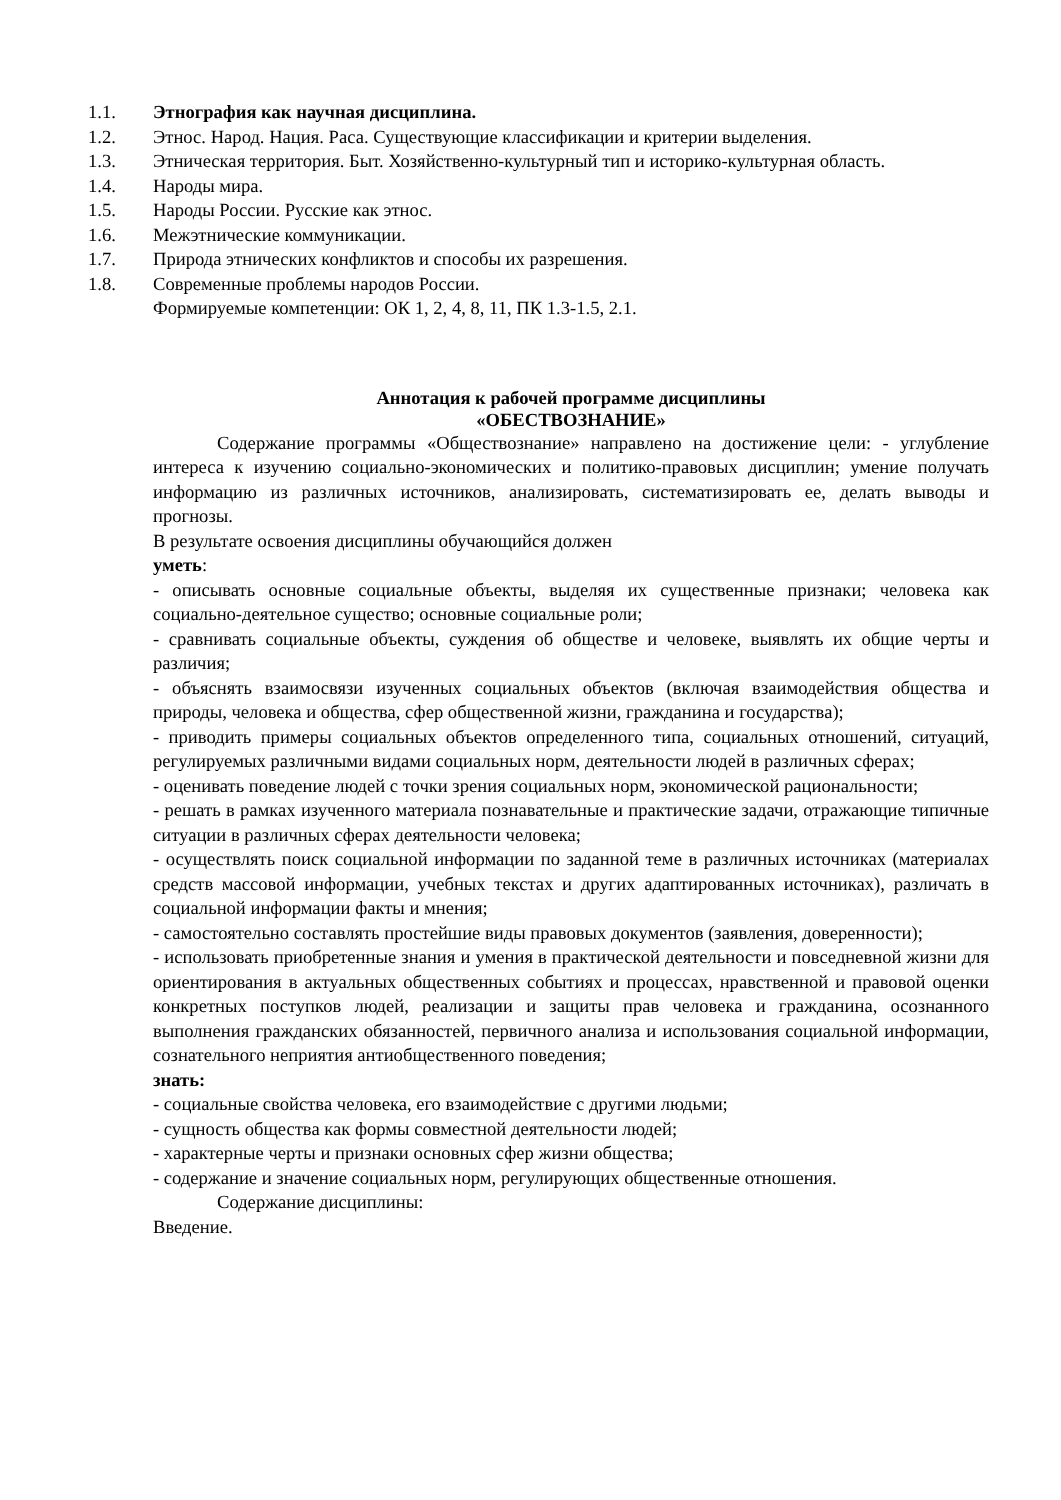1.1. Этнография как научная дисциплина.
1.2. Этнос. Народ. Нация. Раса. Существующие классификации и критерии выделения.
1.3. Этническая территория. Быт. Хозяйственно-культурный тип и историко-культурная область.
1.4. Народы мира.
1.5. Народы России. Русские как этнос.
1.6. Межэтнические коммуникации.
1.7. Природа этнических конфликтов и способы их разрешения.
1.8. Современные проблемы народов России.
Формируемые компетенции: ОК 1, 2, 4, 8, 11, ПК 1.3-1.5, 2.1.
Аннотация к рабочей программе дисциплины
«ОБЕСТВОЗНАНИЕ»
Содержание программы «Обществознание» направлено на достижение цели: - углубление интереса к изучению социально-экономических и политико-правовых дисциплин; умение получать информацию из различных источников, анализировать, систематизировать ее, делать выводы и прогнозы.
В результате освоения дисциплины обучающийся должен
уметь:
- описывать основные социальные объекты, выделяя их существенные признаки; человека как социально-деятельное существо; основные социальные роли;
- сравнивать социальные объекты, суждения об обществе и человеке, выявлять их общие черты и различия;
- объяснять взаимосвязи изученных социальных объектов (включая взаимодействия общества и природы, человека и общества, сфер общественной жизни, гражданина и государства);
- приводить примеры социальных объектов определенного типа, социальных отношений, ситуаций, регулируемых различными видами социальных норм, деятельности людей в различных сферах;
- оценивать поведение людей с точки зрения социальных норм, экономической рациональности;
- решать в рамках изученного материала познавательные и практические задачи, отражающие типичные ситуации в различных сферах деятельности человека;
- осуществлять поиск социальной информации по заданной теме в различных источниках (материалах средств массовой информации, учебных текстах и других адаптированных источниках), различать в социальной информации факты и мнения;
- самостоятельно составлять простейшие виды правовых документов (заявления, доверенности);
- использовать приобретенные знания и умения в практической деятельности и повседневной жизни для ориентирования в актуальных общественных событиях и процессах, нравственной и правовой оценки конкретных поступков людей, реализации и защиты прав человека и гражданина, осознанного выполнения гражданских обязанностей, первичного анализа и использования социальной информации, сознательного неприятия антиобщественного поведения;
знать:
- социальные свойства человека, его взаимодействие с другими людьми;
- сущность общества как формы совместной деятельности людей;
- характерные черты и признаки основных сфер жизни общества;
- содержание и значение социальных норм, регулирующих общественные отношения.
Содержание дисциплины:
Введение.